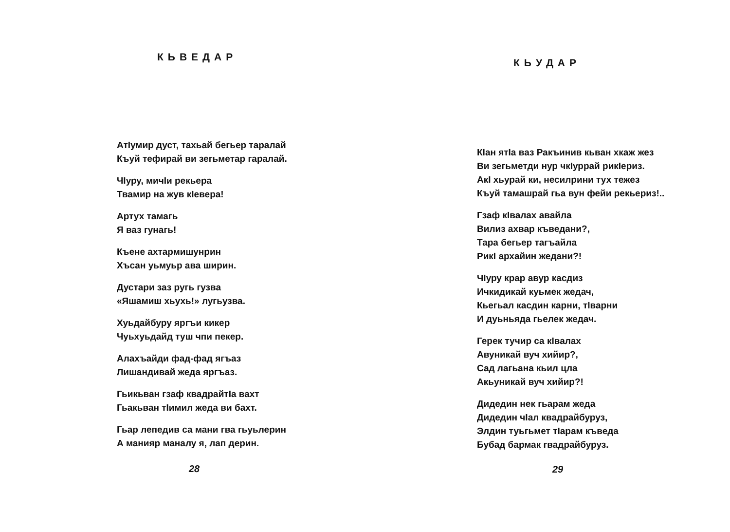КЬВЕДАР
АтIумир дуст, тахьай бегьер таралай
Къуй тефирай ви зегьметар гаралай.
ЧIуру, мичIи рекьера
Твамир на жув кIевера!
Артух тамагь
Я ваз гунагь!
Къене ахтармишунрин
Хъсан уьмуьр ава ширин.
Дустари заз ругь гузва
«Яшамиш хьухь!» лугьузва.
Хуьдайбуру яргъи кикер
Чуьхуьдайд туш чпи пекер.
Алахъайди фад-фад ягъаз
Лишандивай жеда яргъаз.
Гьикьван гзаф квадрайтIа вахт
Гьакьван тIимил жеда ви бахт.
Гьар лепедив са мани гва гьуьлерин
А манияр маналу я, лап дерин.
28
КЬУДАР
КIан ятIа ваз Ракъинив кьван хкаж жез
Ви зегьметди нур чкIуррай рикIериз.
АкI хьурай ки, несилрини тух тежез
Къуй тамашрай гьа вун фейи рекьериз!..
Гзаф кIвалах авайла
Вилиз ахвар къведани?,
Тара бегьер тагъайла
РикI архайин жедани?!
ЧIуру крар авур касдиз
Ичкидикай куьмек жедач,
Кьегьал касдин карни, тIварни
И дуьньяда гьелек жедач.
Герек тучир са кIвалах
Авуникай вуч хийир?,
Сад лагьана кьил цла
Акьуникай вуч хийир?!
Дидедин нек гьарам жеда
Дидедин чIал квадрайбуруз,
Элдин туьгьмет тIарам къведа
Бубад бармак гвадрайбуруз.
29